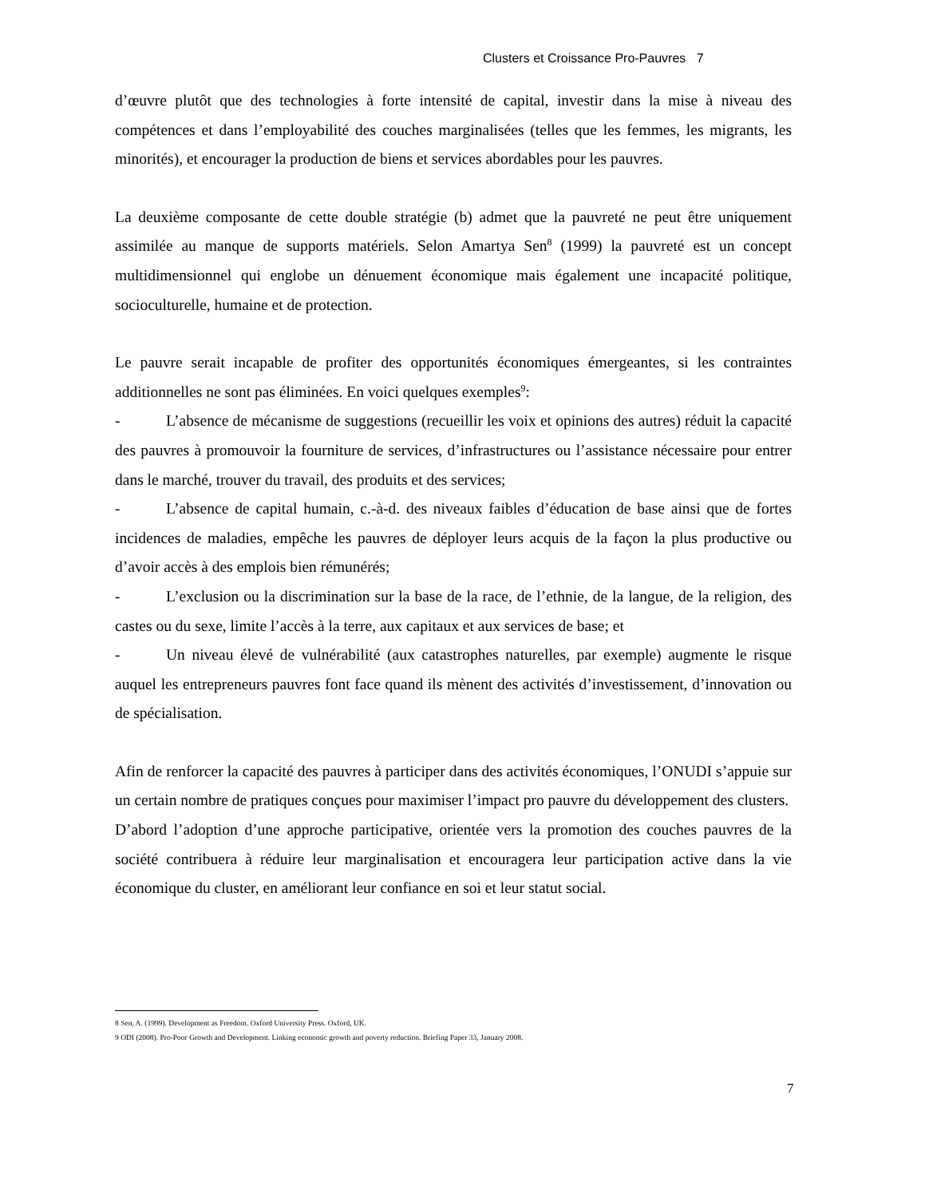Clusters et Croissance Pro-Pauvres 7
d’œuvre plutôt que des technologies à forte intensité de capital, investir dans la mise à niveau des compétences et dans l’employabilité des couches marginalisées (telles que les femmes, les migrants, les minorités), et encourager la production de biens et services abordables pour les pauvres.
La deuxième composante de cette double stratégie (b) admet que la pauvreté ne peut être uniquement assimilée au manque de supports matériels. Selon Amartya Sen<sup>8</sup> (1999) la pauvreté est un concept multidimensionnel qui englobe un dénuement économique mais également une incapacité politique, socioculturelle, humaine et de protection.
Le pauvre serait incapable de profiter des opportunités économiques émergeantes, si les contraintes additionnelles ne sont pas éliminées. En voici quelques exemples<sup>9</sup>:
- L’absence de mécanisme de suggestions (recueillir les voix et opinions des autres) réduit la capacité des pauvres à promouvoir la fourniture de services, d’infrastructures ou l’assistance nécessaire pour entrer dans le marché, trouver du travail, des produits et des services;
- L’absence de capital humain, c.-à-d. des niveaux faibles d’éducation de base ainsi que de fortes incidences de maladies, empêche les pauvres de déployer leurs acquis de la façon la plus productive ou d’avoir accès à des emplois bien rémunérés;
- L’exclusion ou la discrimination sur la base de la race, de l’ethnie, de la langue, de la religion, des castes ou du sexe, limite l’accès à la terre, aux capitaux et aux services de base; et
- Un niveau élevé de vulnérabilité (aux catastrophes naturelles, par exemple) augmente le risque auquel les entrepreneurs pauvres font face quand ils mènent des activités d’investissement, d’innovation ou de spécialisation.
Afin de renforcer la capacité des pauvres à participer dans des activités économiques, l’ONUDI s’appuie sur un certain nombre de pratiques conçues pour maximiser l’impact pro pauvre du développement des clusters.
D’abord l’adoption d’une approche participative, orientée vers la promotion des couches pauvres de la société contribuera à réduire leur marginalisation et encouragera leur participation active dans la vie économique du cluster, en améliorant leur confiance en soi et leur statut social.
8 Sen, A. (1999). Development as Freedom. Oxford University Press. Oxford, UK.
9 ODI (2008). Pro-Poor Growth and Development. Linking economic growth and poverty reduction. Briefing Paper 33, January 2008.
7